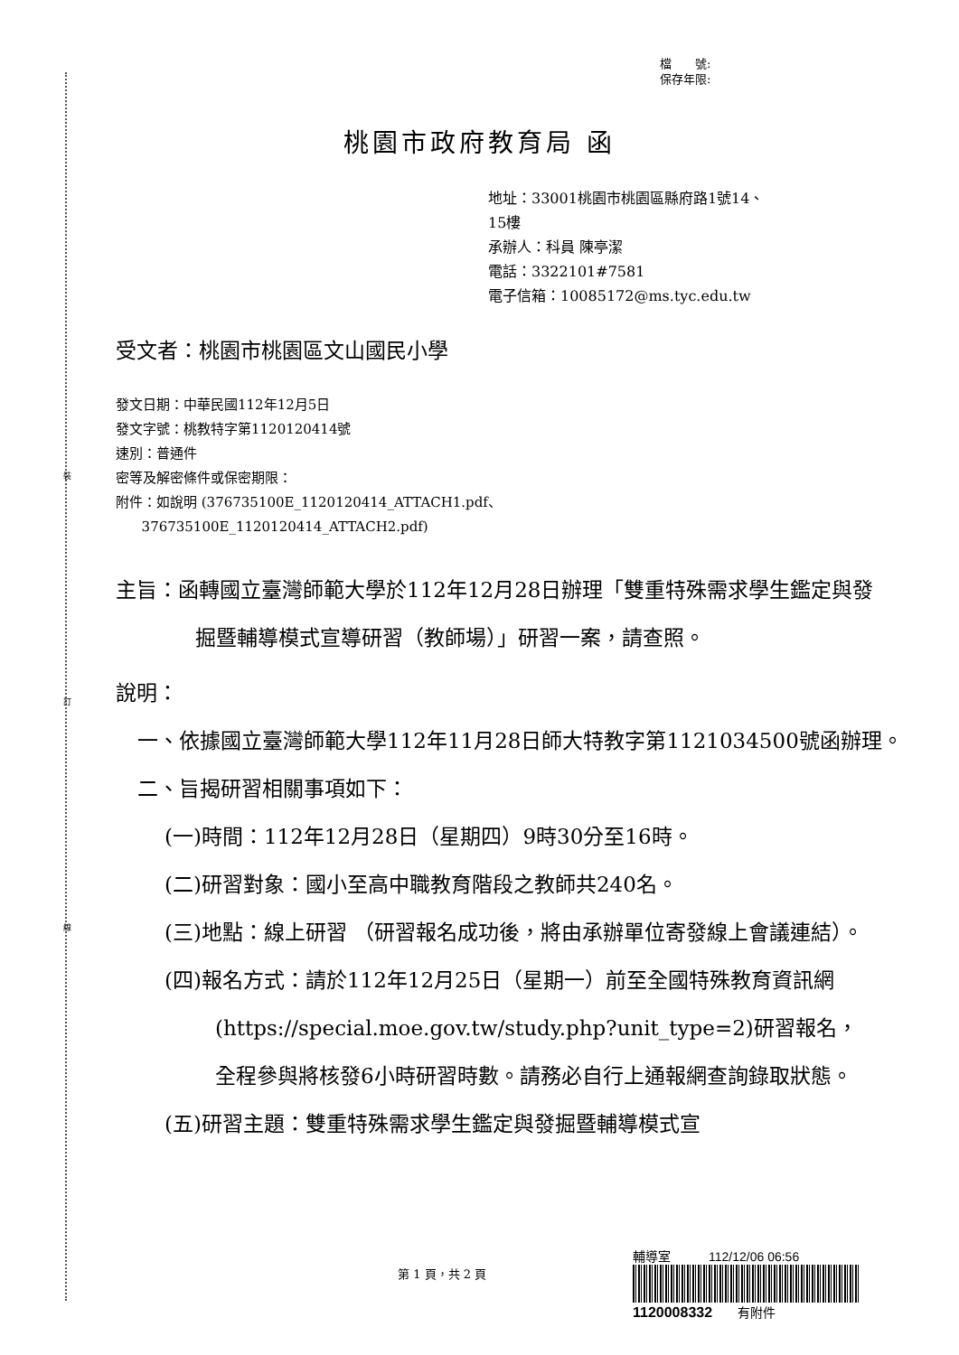裝
訂
線
檔　　號:
保存年限:
桃園市政府教育局 函
地址：33001桃園市桃園區縣府路1號14、
15樓
承辦人：科員 陳亭潔
電話：3322101#7581
電子信箱：10085172@ms.tyc.edu.tw
受文者：桃園市桃園區文山國民小學
發文日期：中華民國112年12月5日
發文字號：桃教特字第1120120414號
速別：普通件
密等及解密條件或保密期限：
附件：如說明 (376735100E_1120120414_ATTACH1.pdf、
376735100E_1120120414_ATTACH2.pdf)
主旨：函轉國立臺灣師範大學於112年12月28日辦理「雙重特殊需求學生鑑定與發掘暨輔導模式宣導研習（教師場）」研習一案，請查照。
說明：
一、依據國立臺灣師範大學112年11月28日師大特教字第1121034500號函辦理。
二、旨揭研習相關事項如下：
(一)時間：112年12月28日（星期四）9時30分至16時。
(二)研習對象：國小至高中職教育階段之教師共240名。
(三)地點：線上研習 （研習報名成功後，將由承辦單位寄發線上會議連結）。
(四)報名方式：請於112年12月25日（星期一）前至全國特殊教育資訊網(https://special.moe.gov.tw/study.php?unit_type=2)研習報名，全程參與將核發6小時研習時數。請務必自行上通報網查詢錄取狀態。
(五)研習主題：雙重特殊需求學生鑑定與發掘暨輔導模式宣
第 1 頁，共 2 頁
輔導室　　　112/12/06 06:56
1120008332　　有附件